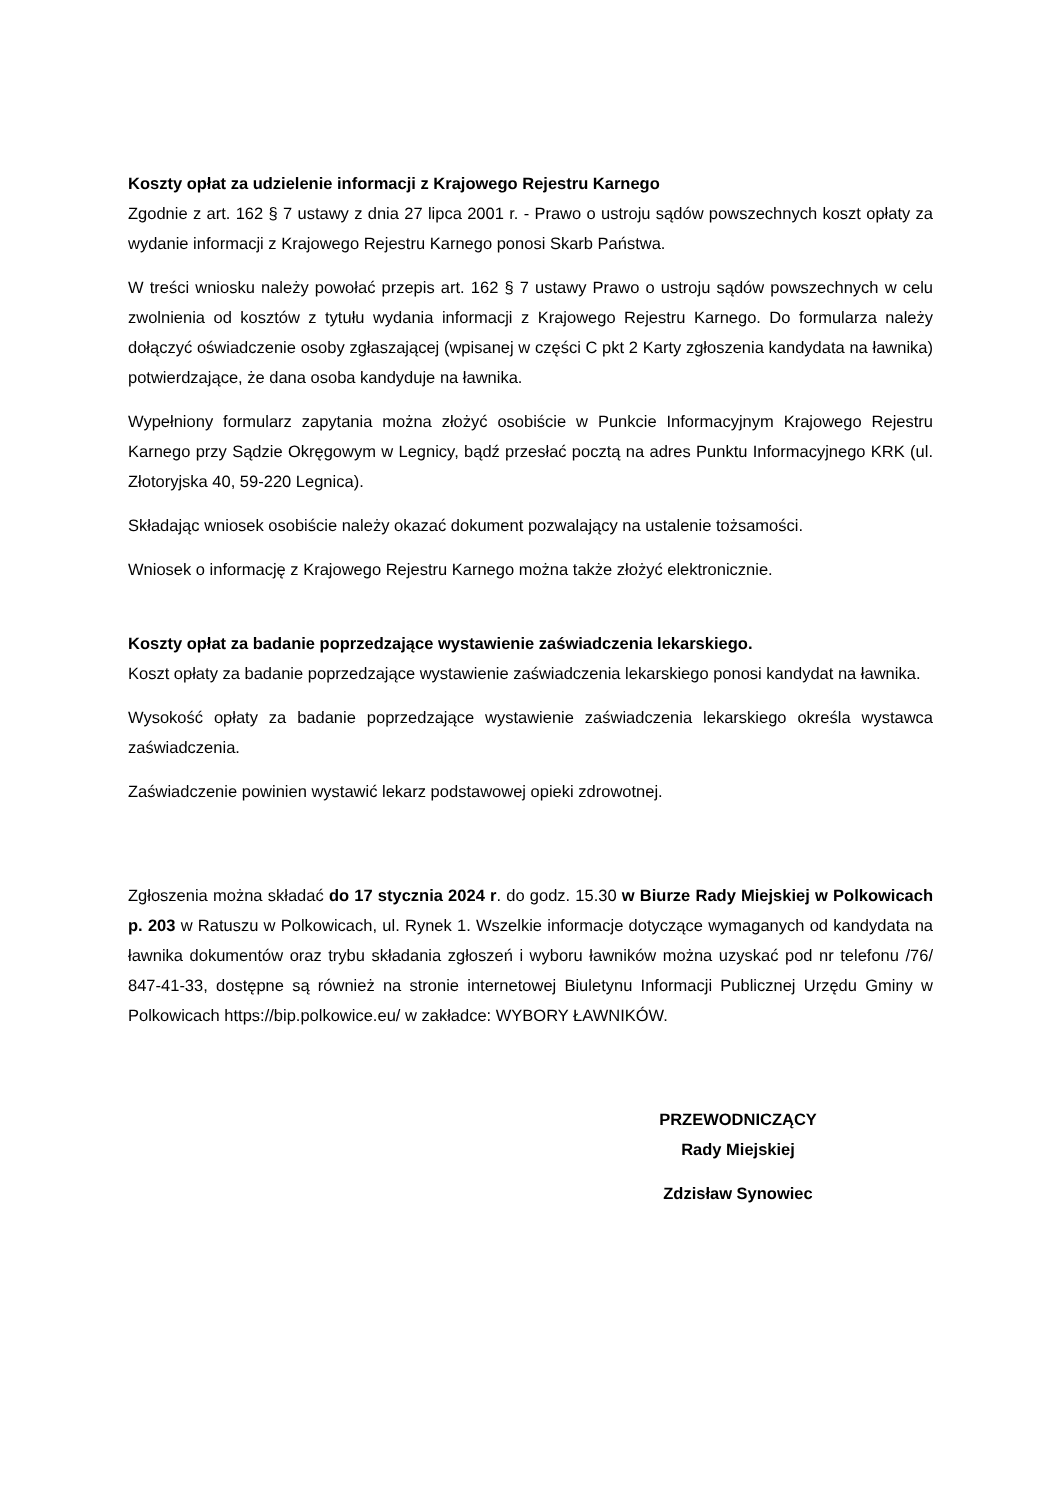Koszty opłat za udzielenie informacji z Krajowego Rejestru Karnego
Zgodnie z art. 162 § 7 ustawy z dnia 27 lipca 2001 r. - Prawo o ustroju sądów powszechnych koszt opłaty za wydanie informacji z Krajowego Rejestru Karnego ponosi Skarb Państwa.
W treści wniosku należy powołać przepis art. 162 § 7 ustawy Prawo o ustroju sądów powszechnych w celu zwolnienia od kosztów z tytułu wydania informacji z Krajowego Rejestru Karnego. Do formularza należy dołączyć oświadczenie osoby zgłaszającej (wpisanej w części C pkt 2 Karty zgłoszenia kandydata na ławnika) potwierdzające, że dana osoba kandyduje na ławnika.
Wypełniony formularz zapytania można złożyć osobiście w Punkcie Informacyjnym Krajowego Rejestru Karnego przy Sądzie Okręgowym w Legnicy, bądź przesłać pocztą na adres Punktu Informacyjnego KRK (ul. Złotoryjska 40, 59-220 Legnica).
Składając wniosek osobiście należy okazać dokument pozwalający na ustalenie tożsamości.
Wniosek o informację z Krajowego Rejestru Karnego można także złożyć elektronicznie.
Koszty opłat za badanie poprzedzające wystawienie zaświadczenia lekarskiego.
Koszt opłaty za badanie poprzedzające wystawienie zaświadczenia lekarskiego ponosi kandydat na ławnika.
Wysokość opłaty za badanie poprzedzające wystawienie zaświadczenia lekarskiego określa wystawca zaświadczenia.
Zaświadczenie powinien wystawić lekarz podstawowej opieki zdrowotnej.
Zgłoszenia można składać do 17 stycznia 2024 r. do godz. 15.30 w Biurze Rady Miejskiej w Polkowicach p. 203 w Ratuszu w Polkowicach, ul. Rynek 1. Wszelkie informacje dotyczące wymaganych od kandydata na ławnika dokumentów oraz trybu składania zgłoszeń i wyboru ławników można uzyskać pod nr telefonu /76/ 847-41-33, dostępne są również na stronie internetowej Biuletynu Informacji Publicznej Urzędu Gminy w Polkowicach https://bip.polkowice.eu/ w zakładce: WYBORY ŁAWNIKÓW.
PRZEWODNICZĄCY
Rady Miejskiej
Zdzisław Synowiec